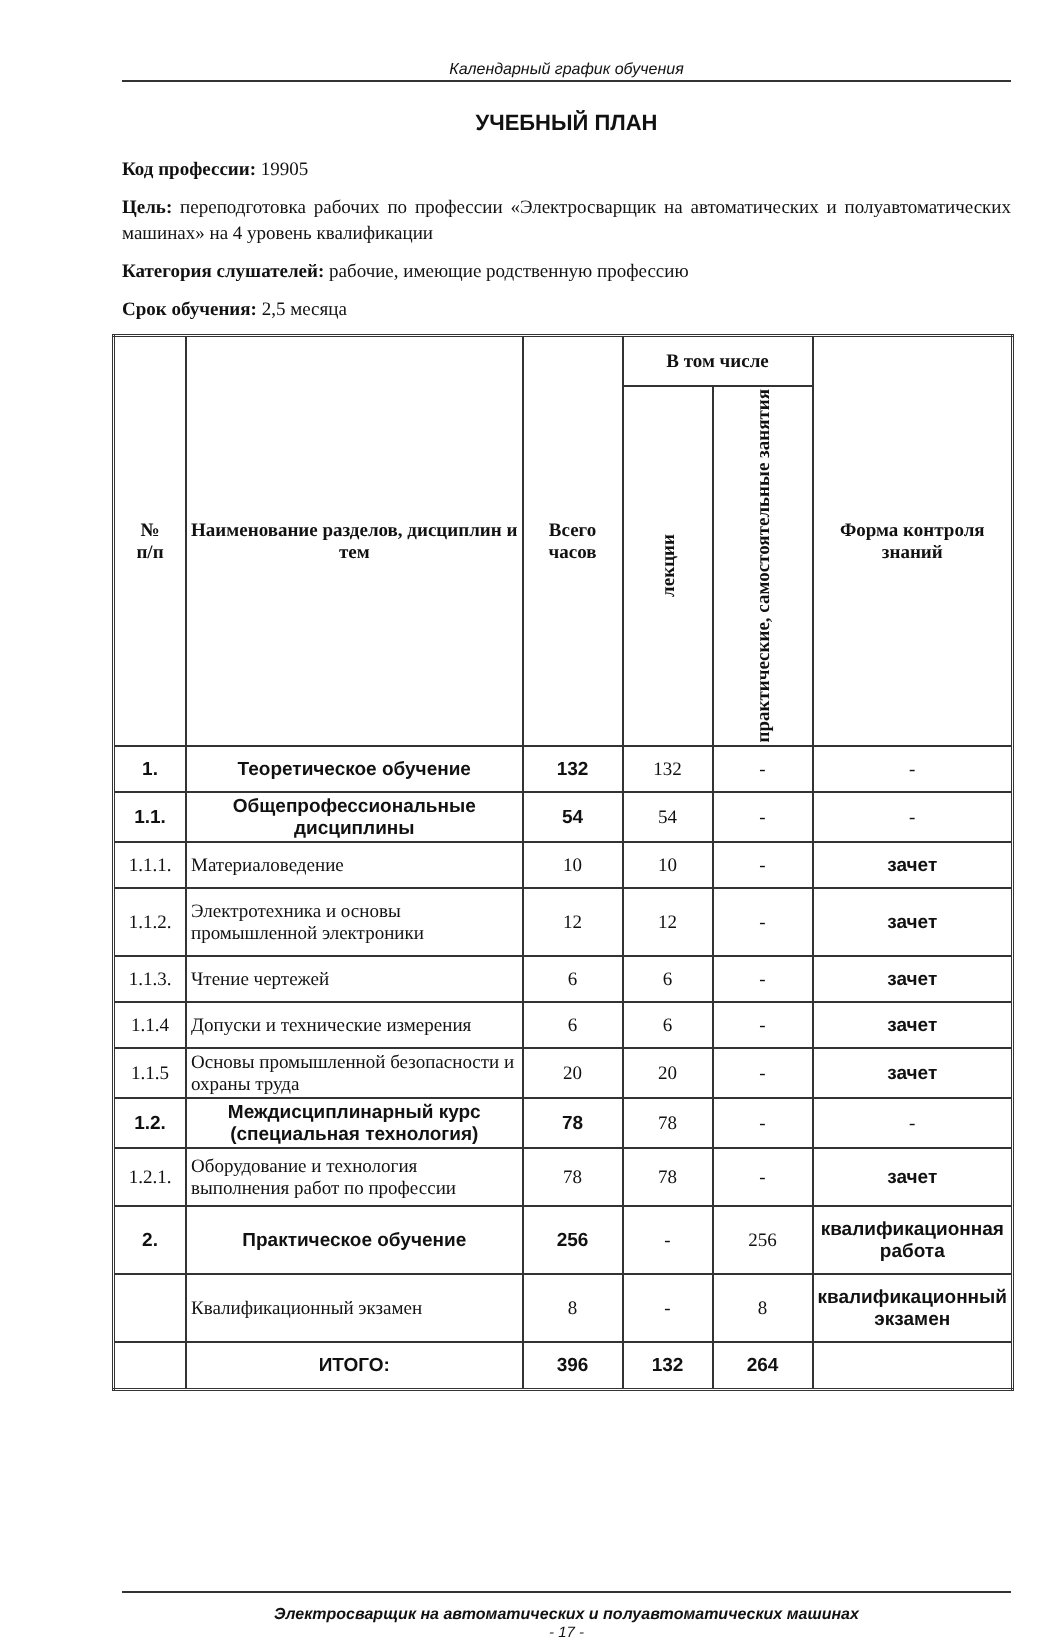Календарный график обучения
УЧЕБНЫЙ ПЛАН
Код профессии: 19905
Цель: переподготовка рабочих по профессии «Электросварщик на автоматических и полуавтоматических машинах» на 4 уровень квалификации
Категория слушателей: рабочие, имеющие родственную профессию
Срок обучения: 2,5 месяца
| № п/п | Наименование разделов, дисциплин и тем | Всего часов | В том числе | | Форма контроля знаний |
| --- | --- | --- | --- | --- | --- |
| | | | лекции | практические, самостоятельные занятия | |
| 1. | Теоретическое обучение | 132 | 132 | - | - |
| 1.1. | Общепрофессиональные дисциплины | 54 | 54 | - | - |
| 1.1.1. | Материаловедение | 10 | 10 | - | зачет |
| 1.1.2. | Электротехника и основы промышленной электроники | 12 | 12 | - | зачет |
| 1.1.3. | Чтение чертежей | 6 | 6 | - | зачет |
| 1.1.4 | Допуски и технические измерения | 6 | 6 | - | зачет |
| 1.1.5 | Основы промышленной безопасности и охраны труда | 20 | 20 | - | зачет |
| 1.2. | Междисциплинарный курс (специальная технология) | 78 | 78 | - | - |
| 1.2.1. | Оборудование и технология выполнения работ по профессии | 78 | 78 | - | зачет |
| 2. | Практическое обучение | 256 | - | 256 | квалификационная работа |
| | Квалификационный экзамен | 8 | - | 8 | квалификационный экзамен |
| | ИТОГО: | 396 | 132 | 264 | |
Электросварщик на автоматических и полуавтоматических машинах
- 17 -